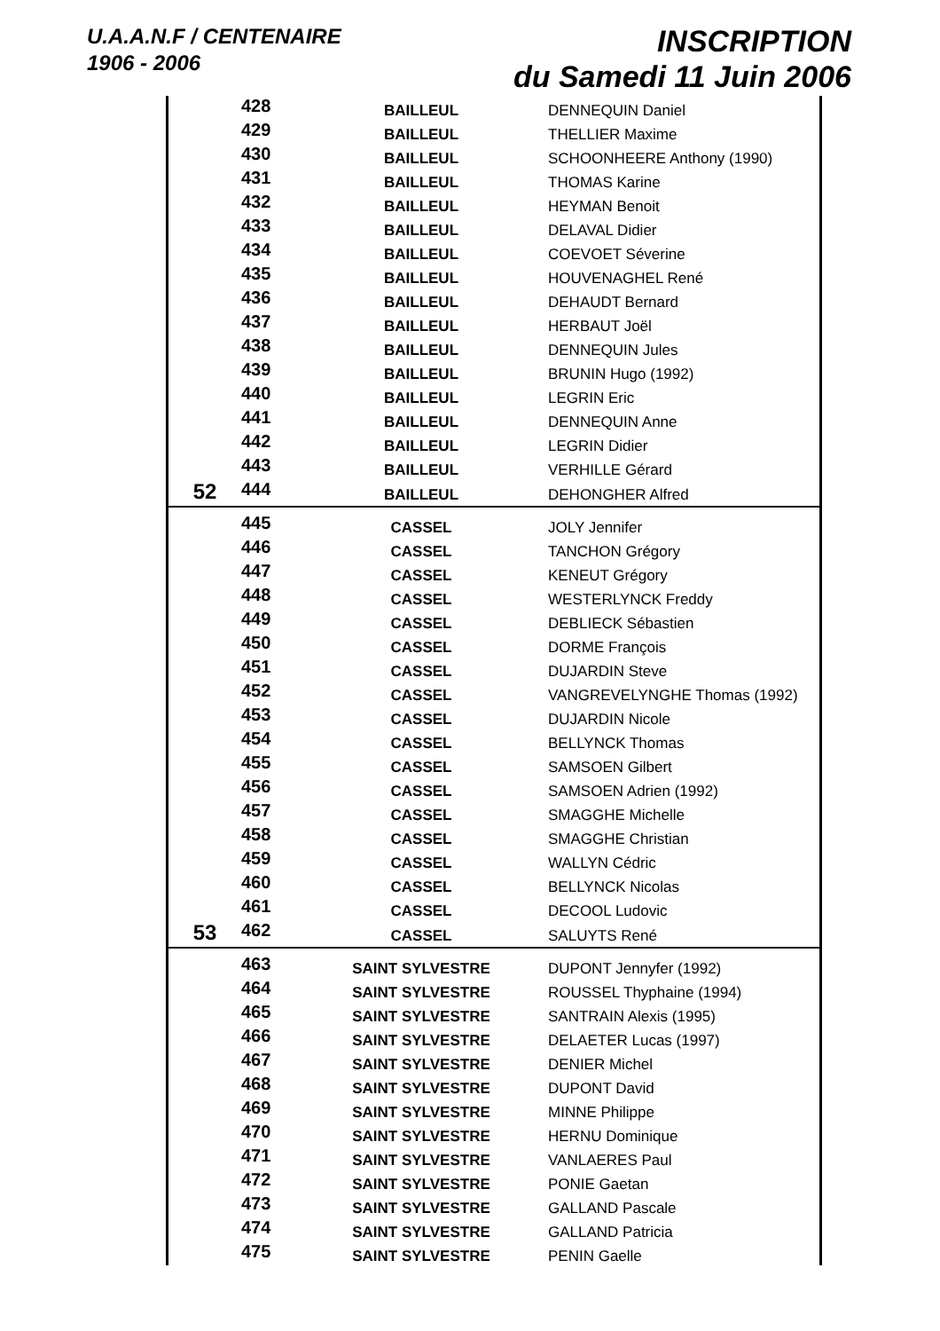U.A.A.N.F / CENTENAIRE
1906 - 2006
INSCRIPTION
du Samedi 11 Juin 2006
| | 428 | BAILLEUL | DENNEQUIN Daniel |
| | 429 | BAILLEUL | THELLIER Maxime |
| | 430 | BAILLEUL | SCHOONHEERE Anthony (1990) |
| | 431 | BAILLEUL | THOMAS Karine |
| | 432 | BAILLEUL | HEYMAN Benoit |
| | 433 | BAILLEUL | DELAVAL Didier |
| | 434 | BAILLEUL | COEVOET Séverine |
| | 435 | BAILLEUL | HOUVENAGHEL René |
| | 436 | BAILLEUL | DEHAUDT Bernard |
| | 437 | BAILLEUL | HERBAUT Joël |
| | 438 | BAILLEUL | DENNEQUIN Jules |
| | 439 | BAILLEUL | BRUNIN Hugo (1992) |
| | 440 | BAILLEUL | LEGRIN Eric |
| | 441 | BAILLEUL | DENNEQUIN Anne |
| | 442 | BAILLEUL | LEGRIN Didier |
| | 443 | BAILLEUL | VERHILLE Gérard |
| 52 | 444 | BAILLEUL | DEHONGHER Alfred |
| | 445 | CASSEL | JOLY Jennifer |
| | 446 | CASSEL | TANCHON Grégory |
| | 447 | CASSEL | KENEUT Grégory |
| | 448 | CASSEL | WESTERLYNCK Freddy |
| | 449 | CASSEL | DEBLIECK Sébastien |
| | 450 | CASSEL | DORME François |
| | 451 | CASSEL | DUJARDIN Steve |
| | 452 | CASSEL | VANGREVELYNGHE Thomas (1992) |
| | 453 | CASSEL | DUJARDIN Nicole |
| | 454 | CASSEL | BELLYNCK Thomas |
| | 455 | CASSEL | SAMSOEN Gilbert |
| | 456 | CASSEL | SAMSOEN Adrien (1992) |
| | 457 | CASSEL | SMAGGHE Michelle |
| | 458 | CASSEL | SMAGGHE Christian |
| | 459 | CASSEL | WALLYN Cédric |
| | 460 | CASSEL | BELLYNCK Nicolas |
| | 461 | CASSEL | DECOOL Ludovic |
| 53 | 462 | CASSEL | SALUYTS René |
| | 463 | SAINT SYLVESTRE | DUPONT Jennyfer (1992) |
| | 464 | SAINT SYLVESTRE | ROUSSEL Thyphaine (1994) |
| | 465 | SAINT SYLVESTRE | SANTRAIN Alexis (1995) |
| | 466 | SAINT SYLVESTRE | DELAETER Lucas (1997) |
| | 467 | SAINT SYLVESTRE | DENIER Michel |
| | 468 | SAINT SYLVESTRE | DUPONT David |
| | 469 | SAINT SYLVESTRE | MINNE Philippe |
| | 470 | SAINT SYLVESTRE | HERNU Dominique |
| | 471 | SAINT SYLVESTRE | VANLAERES Paul |
| | 472 | SAINT SYLVESTRE | PONIE Gaetan |
| | 473 | SAINT SYLVESTRE | GALLAND Pascale |
| | 474 | SAINT SYLVESTRE | GALLAND Patricia |
| | 475 | SAINT SYLVESTRE | PENIN Gaelle |